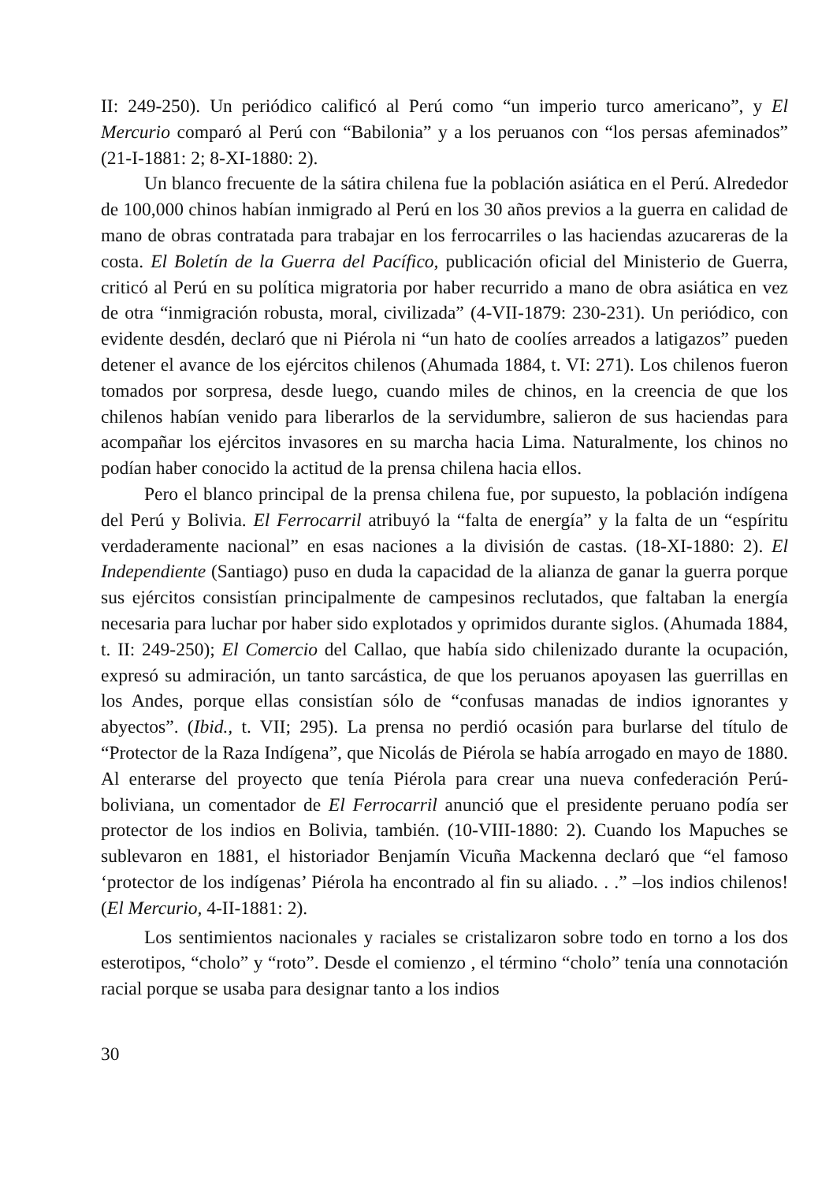II: 249-250). Un periódico calificó al Perú como “un imperio turco americano”, y El Mercurio comparó al Perú con “Babilonia” y a los peruanos con “los persas afeminados” (21-I-1881: 2; 8-XI-1880: 2).
Un blanco frecuente de la sátira chilena fue la población asiática en el Perú. Alrededor de 100,000 chinos habían inmigrado al Perú en los 30 años previos a la guerra en calidad de mano de obras contratada para trabajar en los ferrocarriles o las haciendas azucareras de la costa. El Boletín de la Guerra del Pacífico, publicación oficial del Ministerio de Guerra, criticó al Perú en su política migratoria por haber recurrido a mano de obra asiática en vez de otra “inmigración robusta, moral, civilizada” (4-VII-1879: 230-231). Un periódico, con evidente desdén, declaró que ni Piérola ni “un hato de coolíes arreados a latigazos” pueden detener el avance de los ejércitos chilenos (Ahumada 1884, t. VI: 271). Los chilenos fueron tomados por sorpresa, desde luego, cuando miles de chinos, en la creencia de que los chilenos habían venido para liberarlos de la servidumbre, salieron de sus haciendas para acompañar los ejércitos invasores en su marcha hacia Lima. Naturalmente, los chinos no podían haber conocido la actitud de la prensa chilena hacia ellos.
Pero el blanco principal de la prensa chilena fue, por supuesto, la población indígena del Perú y Bolivia. El Ferrocarril atribuyó la “falta de energía” y la falta de un “espíritu verdaderamente nacional” en esas naciones a la división de castas. (18-XI-1880: 2). El Independiente (Santiago) puso en duda la capacidad de la alianza de ganar la guerra porque sus ejércitos consistían principalmente de campesinos reclutados, que faltaban la energía necesaria para luchar por haber sido explotados y oprimidos durante siglos. (Ahumada 1884, t. II: 249-250); El Comercio del Callao, que había sido chilenizado durante la ocupación, expresó su admiración, un tanto sarcástica, de que los peruanos apoyasen las guerrillas en los Andes, porque ellas consistían sólo de “confusas manadas de indios ignorantes y abyectos”. (Ibid., t. VII; 295). La prensa no perdió ocasión para burlarse del título de “Protector de la Raza Indígena”, que Nicolás de Piérola se había arrogado en mayo de 1880. Al enterarse del proyecto que tenía Piérola para crear una nueva confederación Perú-boliviana, un comentador de El Ferrocarril anunció que el presidente peruano podía ser protector de los indios en Bolivia, también. (10-VIII-1880: 2). Cuando los Mapuches se sublevaron en 1881, el historiador Benjamín Vicuña Mackenna declaró que “el famoso ‘protector de los indígenas’ Piérola ha encontrado al fin su aliado. . .” –los indios chilenos! (El Mercurio, 4-II-1881: 2).
Los sentimientos nacionales y raciales se cristalizaron sobre todo en torno a los dos esterotipos, “cholo” y “roto”. Desde el comienzo , el término “cholo” tenía una connotación racial porque se usaba para designar tanto a los indios
30